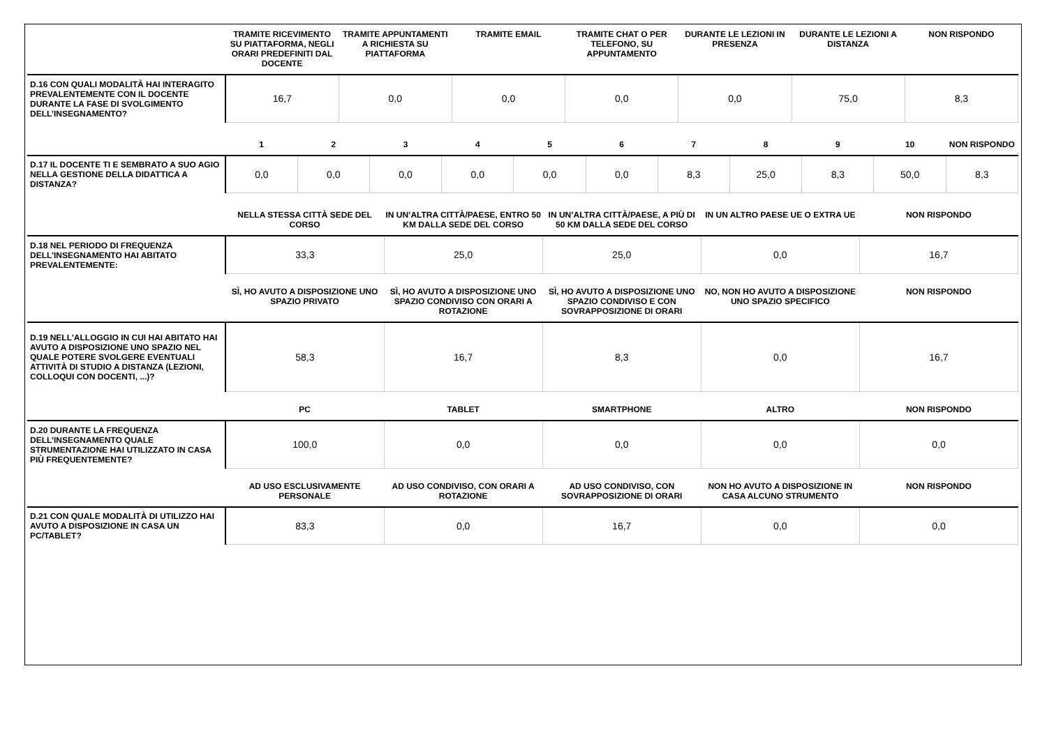| | TRAMITE RICEVIMENTO SU PIATTAFORMA, NEGLI ORARI PREDEFINITI DAL DOCENTE | TRAMITE APPUNTAMENTI A RICHIESTA SU PIATTAFORMA | TRAMITE EMAIL | TRAMITE CHAT O PER TELEFONO, SU APPUNTAMENTO | DURANTE LE LEZIONI IN PRESENZA | DURANTE LE LEZIONI A DISTANZA | NON RISPONDO |
| --- | --- | --- | --- | --- | --- | --- | --- |
| D.16 CON QUALI MODALITÀ HAI INTERAGITO PREVALENTEMENTE CON IL DOCENTE DURANTE LA FASE DI SVOLGIMENTO DELL’INSEGNAMENTO? | 16,7 | 0,0 | 0,0 | 0,0 | 0,0 | 75,0 | 8,3 |
| | 1 | 2 | 3 | 4 | 5 | 6 | 7 | 8 | 9 | 10 | NON RISPONDO |
| --- | --- | --- | --- | --- | --- | --- | --- | --- | --- | --- | --- |
| D.17 IL DOCENTE TI E SEMBRATO A SUO AGIO NELLA GESTIONE DELLA DIDATTICA A DISTANZA? | 0,0 | 0,0 | 0,0 | 0,0 | 0,0 | 0,0 | 8,3 | 25,0 | 8,3 | 50,0 | 8,3 |
| | NELLA STESSA CITTÀ SEDE DEL CORSO | IN UN’ALTRA CITTÀ/PAESE, ENTRO 50 KM DALLA SEDE DEL CORSO | IN UN’ALTRA CITTÀ/PAESE, A PIÙ DI 50 KM DALLA SEDE DEL CORSO | IN UN ALTRO PAESE UE O EXTRA UE | NON RISPONDO |
| --- | --- | --- | --- | --- | --- |
| D.18 NEL PERIODO DI FREQUENZA DELL’INSEGNAMENTO HAI ABITATO PREVALENTEMENTE: | 33,3 | 25,0 | 25,0 | 0,0 | 16,7 |
| | SÌ, HO AVUTO A DISPOSIZIONE UNO SPAZIO PRIVATO | SÌ, HO AVUTO A DISPOSIZIONE UNO SPAZIO CONDIVISO CON ORARI A ROTAZIONE | SÌ, HO AVUTO A DISPOSIZIONE UNO SPAZIO CONDIVISO E CON SOVRAPPOSIZIONE DI ORARI | NO, NON HO AVUTO A DISPOSIZIONE UNO SPAZIO SPECIFICO | NON RISPONDO |
| D.19 NELL'ALLOGGIO IN CUI HAI ABITATO HAI AVUTO A DISPOSIZIONE UNO SPAZIO NEL QUALE POTERE SVOLGERE EVENTUALI ATTIVITÀ DI STUDIO A DISTANZA (LEZIONI, COLLOQUI CON DOCENTI, ...)? | 58,3 | 16,7 | 8,3 | 0,0 | 16,7 |
| | PC | TABLET | SMARTPHONE | ALTRO | NON RISPONDO |
| D.20 DURANTE LA FREQUENZA DELL’INSEGNAMENTO QUALE STRUMENTAZIONE HAI UTILIZZATO IN CASA PIÙ FREQUENTEMENTE? | 100,0 | 0,0 | 0,0 | 0,0 | 0,0 |
| | AD USO ESCLUSIVAMENTE PERSONALE | AD USO CONDIVISO, CON ORARI A ROTAZIONE | AD USO CONDIVISO, CON SOVRAPPOSIZIONE DI ORARI | NON HO AVUTO A DISPOSIZIONE IN CASA ALCUNO STRUMENTO | NON RISPONDO |
| D.21 CON QUALE MODALITÀ DI UTILIZZO HAI AVUTO A DISPOSIZIONE IN CASA UN PC/TABLET? | 83,3 | 0,0 | 16,7 | 0,0 | 0,0 |